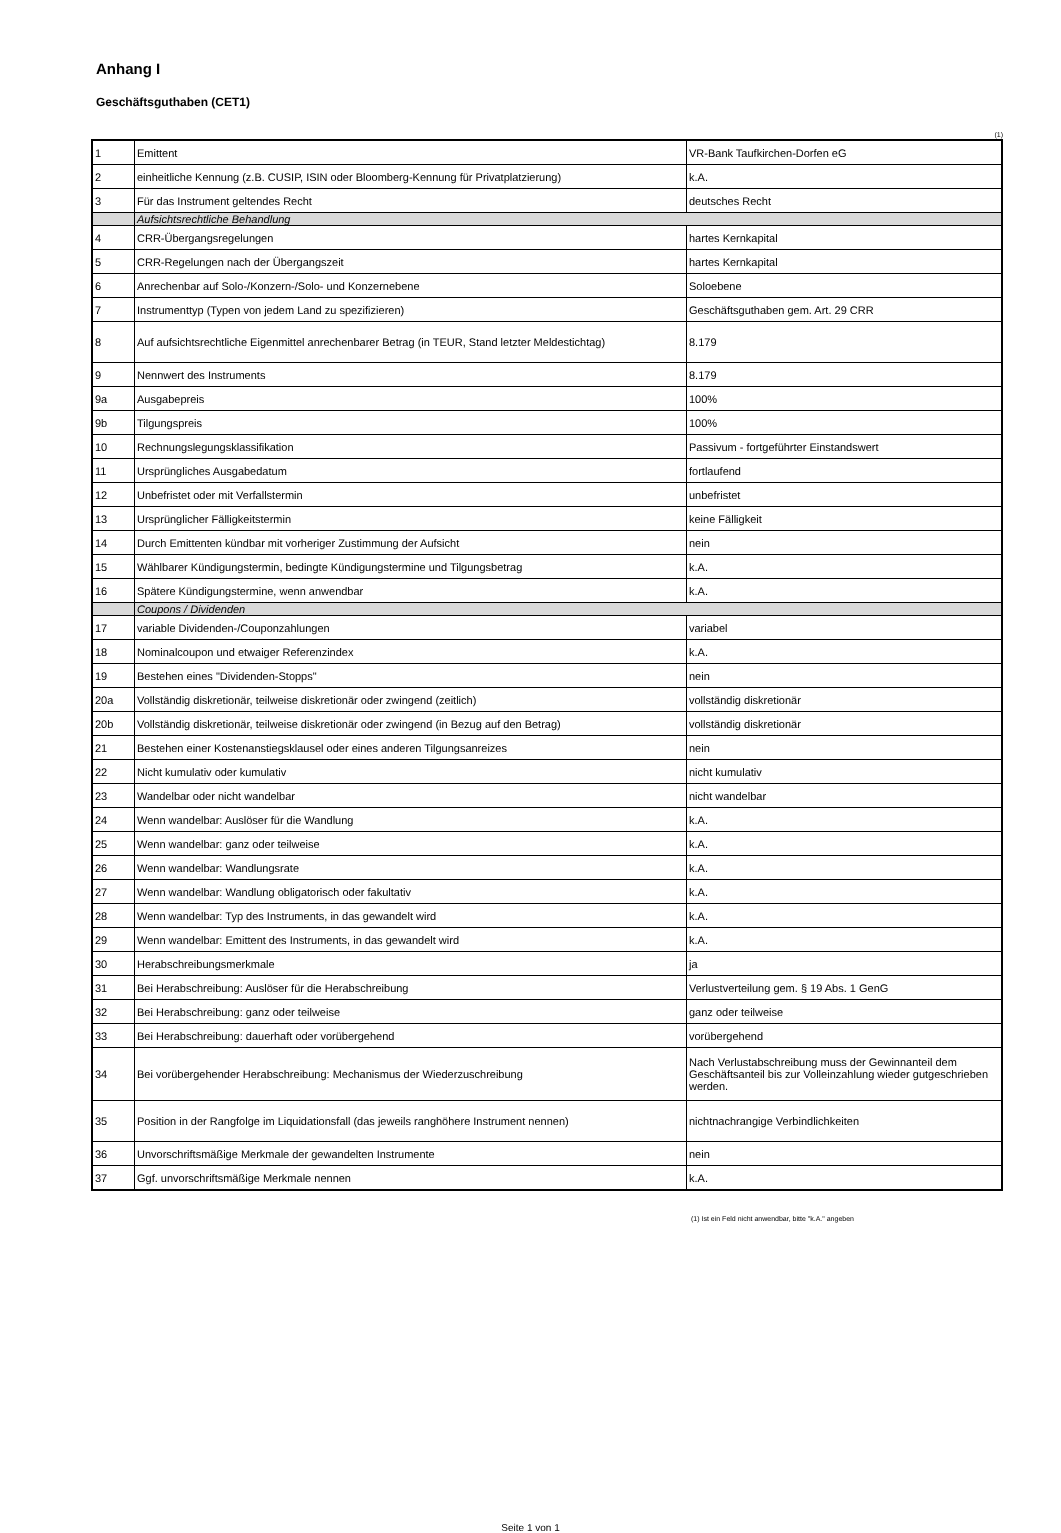Anhang I
Geschäftsguthaben (CET1)
(1)
| 1 | Emittent | VR-Bank Taufkirchen-Dorfen eG |
| 2 | einheitliche Kennung (z.B. CUSIP, ISIN oder Bloomberg-Kennung für Privatplatzierung) | k.A. |
| 3 | Für das Instrument geltendes Recht | deutsches Recht |
| | Aufsichtsrechtliche Behandlung | |
| 4 | CRR-Übergangsregelungen | hartes Kernkapital |
| 5 | CRR-Regelungen nach der Übergangszeit | hartes Kernkapital |
| 6 | Anrechenbar auf Solo-/Konzern-/Solo- und Konzernebene | Soloebene |
| 7 | Instrumenttyp (Typen von jedem Land zu spezifizieren) | Geschäftsguthaben gem. Art. 29 CRR |
| 8 | Auf aufsichtsrechtliche Eigenmittel anrechenbarer Betrag (in TEUR, Stand letzter Meldestichtag) | 8.179 |
| 9 | Nennwert des Instruments | 8.179 |
| 9a | Ausgabepreis | 100% |
| 9b | Tilgungspreis | 100% |
| 10 | Rechnungslegungsklassifikation | Passivum - fortgeführter Einstandswert |
| 11 | Ursprüngliches Ausgabedatum | fortlaufend |
| 12 | Unbefristet oder mit Verfallstermin | unbefristet |
| 13 | Ursprünglicher Fälligkeitstermin | keine Fälligkeit |
| 14 | Durch Emittenten kündbar mit vorheriger Zustimmung der Aufsicht | nein |
| 15 | Wählbarer Kündigungstermin, bedingte Kündigungstermine und Tilgungsbetrag | k.A. |
| 16 | Spätere Kündigungstermine, wenn anwendbar | k.A. |
| | Coupons / Dividenden | |
| 17 | variable Dividenden-/Couponzahlungen | variabel |
| 18 | Nominalcoupon und etwaiger Referenzindex | k.A. |
| 19 | Bestehen eines "Dividenden-Stopps" | nein |
| 20a | Vollständig diskretionär, teilweise diskretionär oder zwingend (zeitlich) | vollständig diskretionär |
| 20b | Vollständig diskretionär, teilweise diskretionär oder zwingend (in Bezug auf den Betrag) | vollständig diskretionär |
| 21 | Bestehen einer Kostenanstiegsklausel oder eines anderen Tilgungsanreizes | nein |
| 22 | Nicht kumulativ oder kumulativ | nicht kumulativ |
| 23 | Wandelbar oder nicht wandelbar | nicht wandelbar |
| 24 | Wenn wandelbar: Auslöser für die Wandlung | k.A. |
| 25 | Wenn wandelbar: ganz oder teilweise | k.A. |
| 26 | Wenn wandelbar: Wandlungsrate | k.A. |
| 27 | Wenn wandelbar: Wandlung obligatorisch oder fakultativ | k.A. |
| 28 | Wenn wandelbar: Typ des Instruments, in das gewandelt wird | k.A. |
| 29 | Wenn wandelbar: Emittent des Instruments, in das gewandelt wird | k.A. |
| 30 | Herabschreibungsmerkmale | ja |
| 31 | Bei Herabschreibung: Auslöser für die Herabschreibung | Verlustverteilung gem. § 19 Abs. 1 GenG |
| 32 | Bei Herabschreibung: ganz oder teilweise | ganz oder teilweise |
| 33 | Bei Herabschreibung: dauerhaft oder vorübergehend | vorübergehend |
| 34 | Bei vorübergehender Herabschreibung: Mechanismus der Wiederzuschreibung | Nach Verlustabschreibung muss der Gewinnanteil dem Geschäftsanteil bis zur Volleinzahlung wieder gutgeschrieben werden. |
| 35 | Position in der Rangfolge im Liquidationsfall (das jeweils ranghöhere Instrument nennen) | nichtnachrangige Verbindlichkeiten |
| 36 | Unvorschriftsmäßige Merkmale der gewandelten Instrumente | nein |
| 37 | Ggf. unvorschriftsmäßige Merkmale nennen | k.A. |
(1) Ist ein Feld nicht anwendbar, bitte "k.A." angeben
Seite 1 von 1